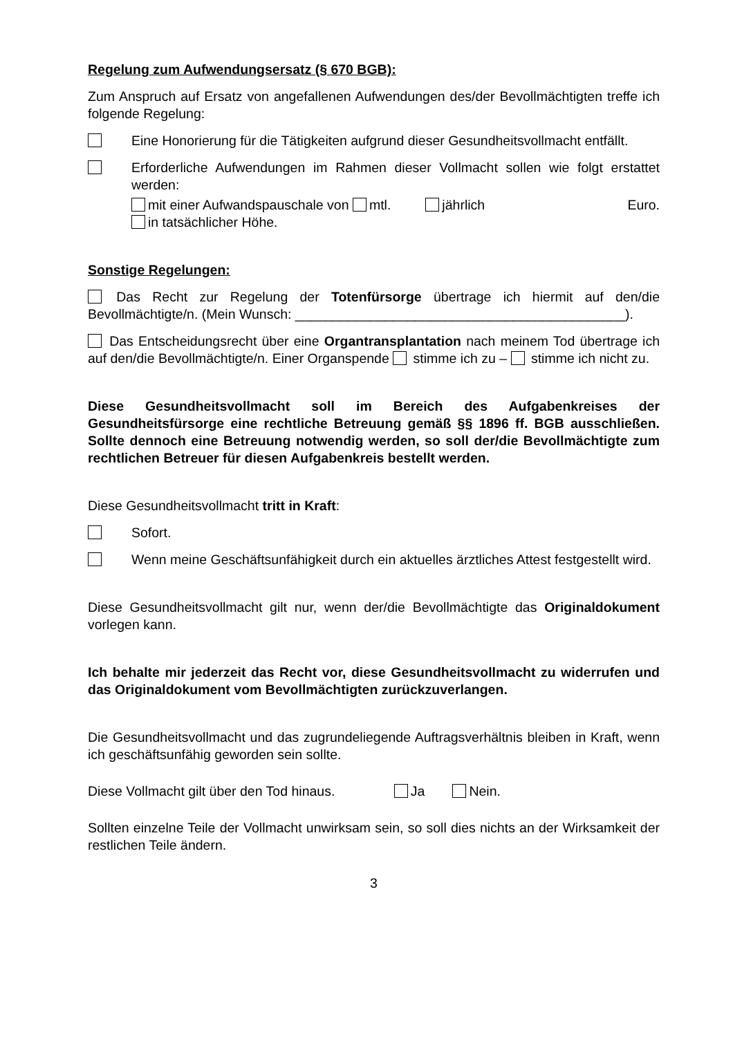Regelung zum Aufwendungsersatz (§ 670 BGB):
Zum Anspruch auf Ersatz von angefallenen Aufwendungen des/der Bevollmächtigten treffe ich folgende Regelung:
Eine Honorierung für die Tätigkeiten aufgrund dieser Gesundheitsvollmacht entfällt.
Erforderliche Aufwendungen im Rahmen dieser Vollmacht sollen wie folgt erstattet werden:
mit einer Aufwandspauschale von mtl. jährlich Euro.
in tatsächlicher Höhe.
Sonstige Regelungen:
Das Recht zur Regelung der Totenfürsorge übertrage ich hiermit auf den/die Bevollmächtigte/n. (Mein Wunsch: ____________________________________________).
Das Entscheidungsrecht über eine Organtransplantation nach meinem Tod übertrage ich auf den/die Bevollmächtigte/n. Einer Organspende stimme ich zu – stimme ich nicht zu.
Diese Gesundheitsvollmacht soll im Bereich des Aufgabenkreises der Gesundheitsfürsorge eine rechtliche Betreuung gemäß §§ 1896 ff. BGB ausschließen. Sollte dennoch eine Betreuung notwendig werden, so soll der/die Bevollmächtigte zum rechtlichen Betreuer für diesen Aufgabenkreis bestellt werden.
Diese Gesundheitsvollmacht tritt in Kraft:
Sofort.
Wenn meine Geschäftsunfähigkeit durch ein aktuelles ärztliches Attest festgestellt wird.
Diese Gesundheitsvollmacht gilt nur, wenn der/die Bevollmächtigte das Originaldokument vorlegen kann.
Ich behalte mir jederzeit das Recht vor, diese Gesundheitsvollmacht zu widerrufen und das Originaldokument vom Bevollmächtigten zurückzuverlangen.
Die Gesundheitsvollmacht und das zugrundeliegende Auftragsverhältnis bleiben in Kraft, wenn ich geschäftsunfähig geworden sein sollte.
Diese Vollmacht gilt über den Tod hinaus. Ja Nein.
Sollten einzelne Teile der Vollmacht unwirksam sein, so soll dies nichts an der Wirksamkeit der restlichen Teile ändern.
3